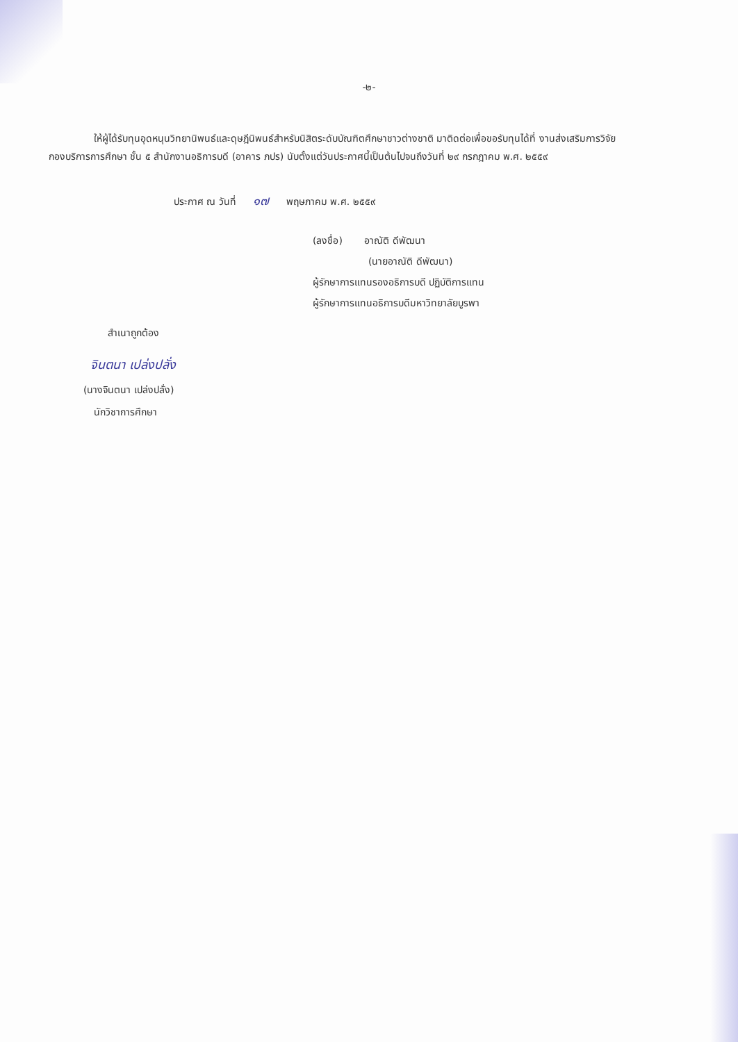-๒-
ให้ผู้ได้รับทุนอุดหนุนวิทยานิพนธ์และดุษฎีนิพนธ์สำหรับนิสิตระดับบัณฑิตศึกษาชาวต่างชาติ มาติดต่อเพื่อขอรับทุนได้ที่ งานส่งเสริมการวิจัย กองบริการการศึกษา ชั้น ๕ สำนักงานอธิการบดี (อาคาร ภปร) นับตั้งแต่วันประกาศนี้เป็นต้นไปจนถึงวันที่ ๒๙ กรกฎาคม พ.ศ. ๒๕๕๙
ประกาศ ณ วันที่ ๑๗ พฤษภาคม พ.ศ. ๒๕๕๙
(ลงชื่อ) อาณัติ ดีพัฒนา
(นายอาณัติ ดีพัฒนา)
ผู้รักษาการแทนรองอธิการบดี ปฏิบัติการแทน
ผู้รักษาการแทนอธิการบดีมหาวิทยาลัยบูรพา
สำเนาถูกต้อง
จินตนา เปล่งปลั่ง
(นางจินตนา เปล่งปลั่ง)
นักวิชาการศึกษา